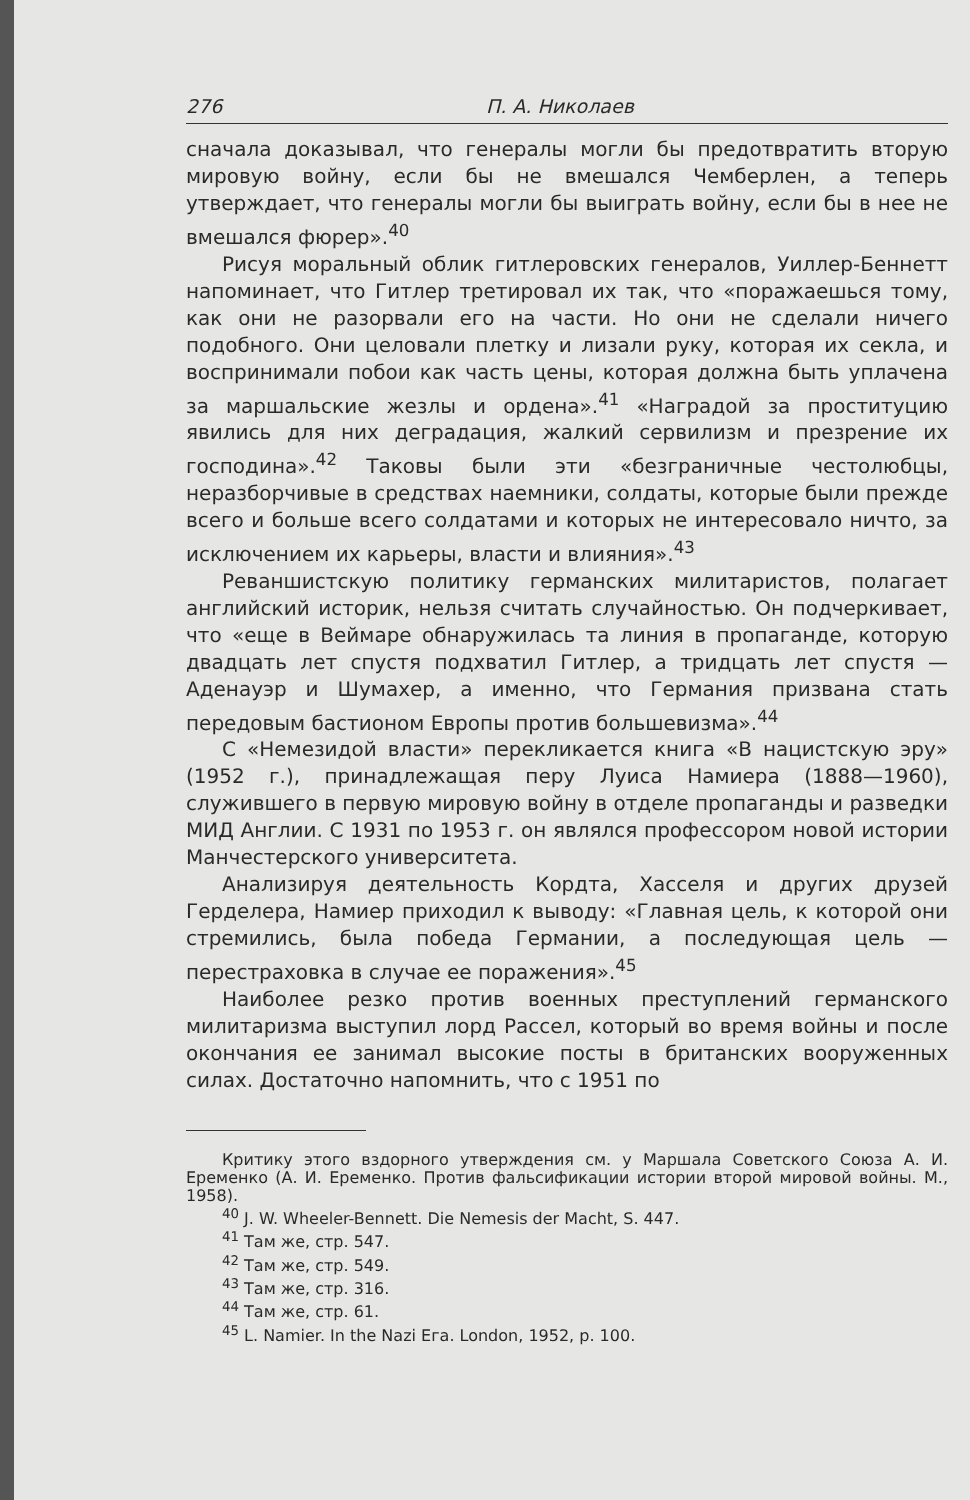276 П. А. Николаев
сначала доказывал, что генералы могли бы предотвратить вторую мировую войну, если бы не вмешался Чемберлен, а теперь утверждает, что генералы могли бы выиграть войну, если бы в нее не вмешался фюрер».<sup>40</sup>
Рисуя моральный облик гитлеровских генералов, Уиллер-Беннетт напоминает, что Гитлер третировал их так, что «поражаешься тому, как они не разорвали его на части. Но они не сделали ничего подобного. Они целовали плетку и лизали руку, которая их секла, и воспринимали побои как часть цены, которая должна быть уплачена за маршальские жезлы и ордена».<sup>41</sup> «Наградой за проституцию явились для них деградация, жалкий сервилизм и презрение их господина».<sup>42</sup> Таковы были эти «безграничные честолюбцы, неразборчивые в средствах наемники, солдаты, которые были прежде всего и больше всего солдатами и которых не интересовало ничто, за исключением их карьеры, власти и влияния».<sup>43</sup>
Реваншистскую политику германских милитаристов, полагает английский историк, нельзя считать случайностью. Он подчеркивает, что «еще в Веймаре обнаружилась та линия в пропаганде, которую двадцать лет спустя подхватил Гитлер, а тридцать лет спустя — Аденауэр и Шумахер, а именно, что Германия призвана стать передовым бастионом Европы против большевизма».<sup>44</sup>
С «Немезидой власти» перекликается книга «В нацистскую эру» (1952 г.), принадлежащая перу Луиса Намиера (1888—1960), служившего в первую мировую войну в отделе пропаганды и разведки МИД Англии. С 1931 по 1953 г. он являлся профессором новой истории Манчестерского университета.
Анализируя деятельность Кордта, Хасселя и других друзей Герделера, Намиер приходил к выводу: «Главная цель, к которой они стремились, была победа Германии, а последующая цель — перестраховка в случае ее поражения».<sup>45</sup>
Наиболее резко против военных преступлений германского милитаризма выступил лорд Рассел, который во время войны и после окончания ее занимал высокие посты в британских вооруженных силах. Достаточно напомнить, что с 1951 по
Критику этого вздорного утверждения см. у Маршала Советского Союза А. И. Еременко (А. И. Еременко. Против фальсификации истории второй мировой войны. М., 1958).
<sup>40</sup> J. W. Wheeler-Bennett. Die Nemesis der Macht, S. 447.
<sup>41</sup> Там же, стр. 547.
<sup>42</sup> Там же, стр. 549.
<sup>43</sup> Там же, стр. 316.
<sup>44</sup> Там же, стр. 61.
<sup>45</sup> L. Namier. In the Nazi Eга. London, 1952, p. 100.